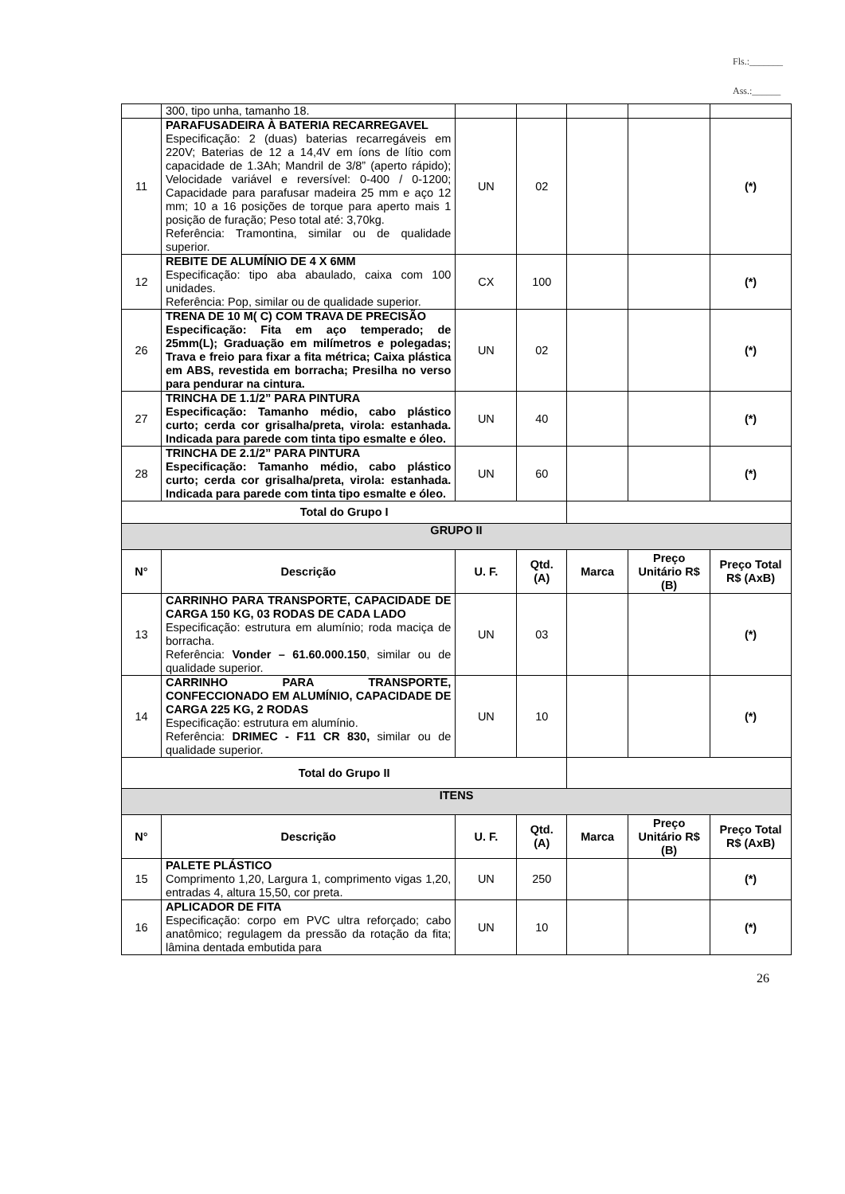Fls.:_______
Ass.:______
| | 300, tipo unha, tamanho 18. | | | | | |
| 11 | PARAFUSADEIRA À BATERIA RECARREGAVEL Especificação: 2 (duas) baterias recarregáveis em 220V; Baterias de 12 a 14,4V em íons de lítio com capacidade de 1.3Ah; Mandril de 3/8” (aperto rápido); Velocidade variável e reversível: 0-400 / 0-1200; Capacidade para parafusar madeira 25 mm e aço 12 mm; 10 a 16 posições de torque para aperto mais 1 posição de furação; Peso total até: 3,70kg. Referência: Tramontina, similar ou de qualidade superior. | UN | 02 | | | (*) |
| 12 | REBITE DE ALUMÍNIO DE 4 X 6MM Especificação: tipo aba abaulado, caixa com 100 unidades. Referência: Pop, similar ou de qualidade superior. | CX | 100 | | | (*) |
| 26 | TRENA DE 10 M( C) COM TRAVA DE PRECISÃO Especificação: Fita em aço temperado; de 25mm(L); Graduação em milímetros e polegadas; Trava e freio para fixar a fita métrica; Caixa plástica em ABS, revestida em borracha; Presilha no verso para pendurar na cintura. | UN | 02 | | | (*) |
| 27 | TRINCHA DE 1.1/2” PARA PINTURA Especificação: Tamanho médio, cabo plástico curto; cerda cor grisalha/preta, virola: estanhada. Indicada para parede com tinta tipo esmalte e óleo. | UN | 40 | | | (*) |
| 28 | TRINCHA DE 2.1/2” PARA PINTURA Especificação: Tamanho médio, cabo plástico curto; cerda cor grisalha/preta, virola: estanhada. Indicada para parede com tinta tipo esmalte e óleo. | UN | 60 | | | (*) |
| Total do Grupo I | | | | | | |
| GRUPO II | | | | | | |
| N° | Descrição | U. F. | Qtd. (A) | Marca | Preço Unitário R$ (B) | Preço Total R$ (AxB) |
| 13 | CARRINHO PARA TRANSPORTE, CAPACIDADE DE CARGA 150 KG, 03 RODAS DE CADA LADO Especificação: estrutura em alumínio; roda maciça de borracha. Referência: Vonder – 61.60.000.150 , similar ou de qualidade superior. | UN | 03 | | | (*) |
| 14 | CARRINHO PARA TRANSPORTE, CONFECCIONADO EM ALUMÍNIO, CAPACIDADE DE CARGA 225 KG, 2 RODAS Especificação: estrutura em alumínio. Referência: DRIMEC - F11 CR 830, similar ou de qualidade superior. | UN | 10 | | | (*) |
| Total do Grupo II | | | | | | |
| ITENS | | | | | | |
| N° | Descrição | U. F. | Qtd. (A) | Marca | Preço Unitário R$ (B) | Preço Total R$ (AxB) |
| 15 | PALETE PLÁSTICO Comprimento 1,20, Largura 1, comprimento vigas 1,20, entradas 4, altura 15,50, cor preta. | UN | 250 | | | (*) |
| 16 | APLICADOR DE FITA Especificação: corpo em PVC ultra reforçado; cabo anatômico; regulagem da pressão da rotação da fita; lâmina dentada embutida para | UN | 10 | | | (*) |
26